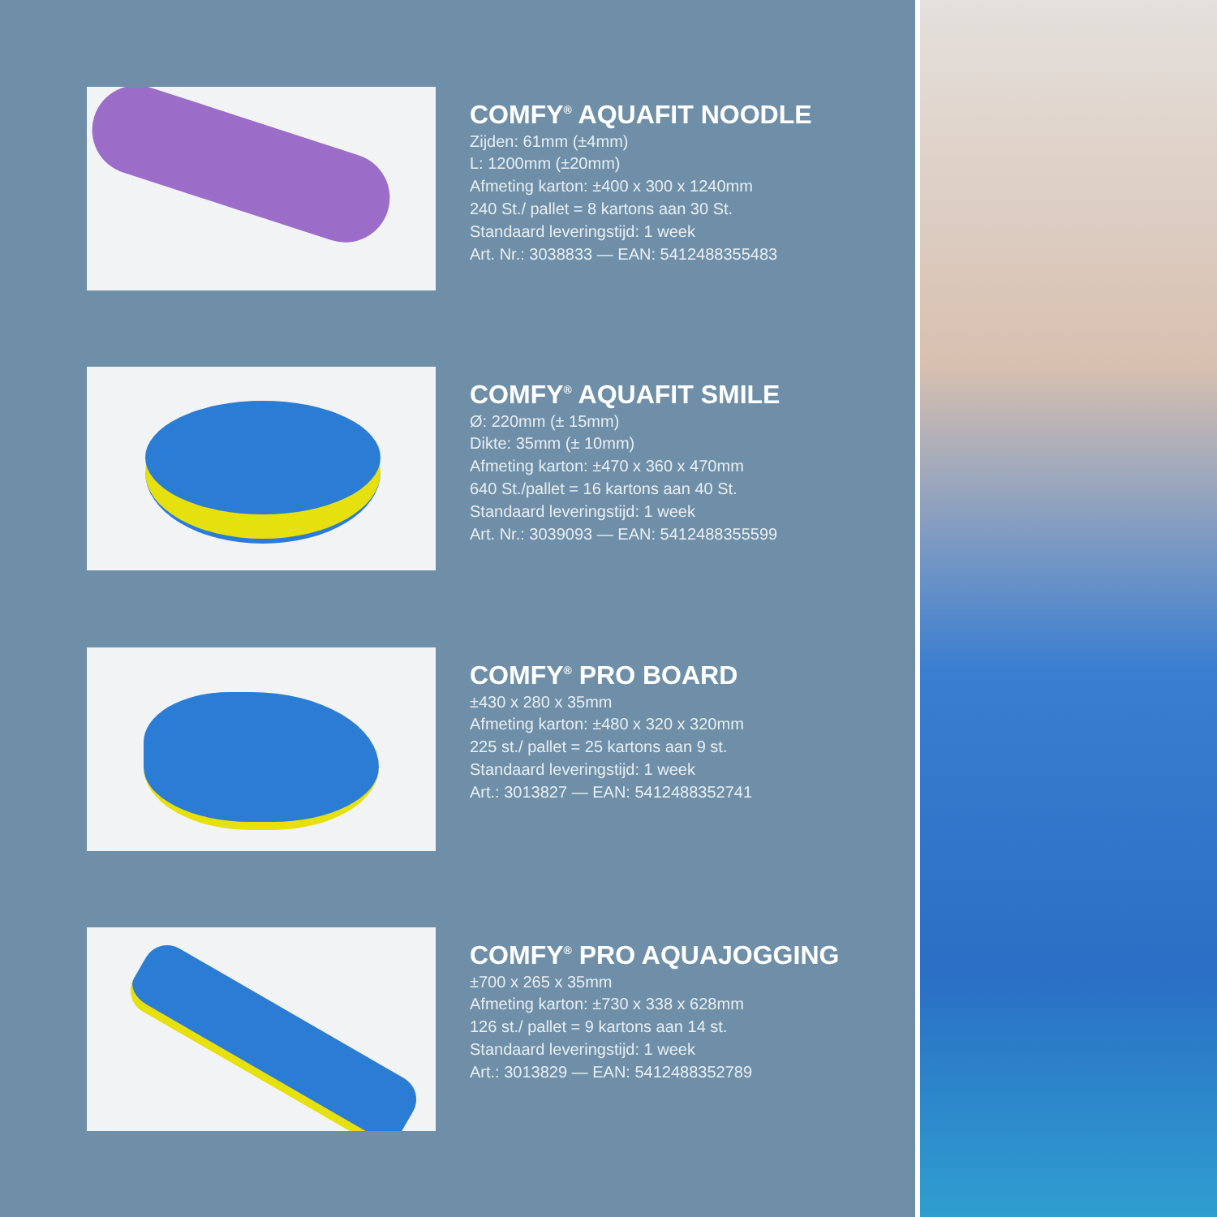COMFY<sup>®</sup> AQUAFIT NOODLE
Zijden: 61mm (±4mm)
L: 1200mm (±20mm)
Afmeting karton: ±400 x 300 x 1240mm
240 St./ pallet = 8 kartons aan 30 St.
Standaard leveringstijd: 1 week
Art. Nr.: 3038833 — EAN: 5412488355483
COMFY<sup>®</sup> AQUAFIT SMILE
Ø: 220mm (± 15mm)
Dikte: 35mm (± 10mm)
Afmeting karton: ±470 x 360 x 470mm
640 St./pallet = 16 kartons aan 40 St.
Standaard leveringstijd: 1 week
Art. Nr.: 3039093 — EAN: 5412488355599
COMFY<sup>®</sup> PRO BOARD
±430 x 280 x 35mm
Afmeting karton: ±480 x 320 x 320mm
225 st./ pallet = 25 kartons aan 9 st.
Standaard leveringstijd: 1 week
Art.: 3013827 — EAN: 5412488352741
COMFY<sup>®</sup> PRO AQUAJOGGING
±700 x 265 x 35mm
Afmeting karton: ±730 x 338 x 628mm
126 st./ pallet = 9 kartons aan 14 st.
Standaard leveringstijd: 1 week
Art.: 3013829 — EAN: 5412488352789